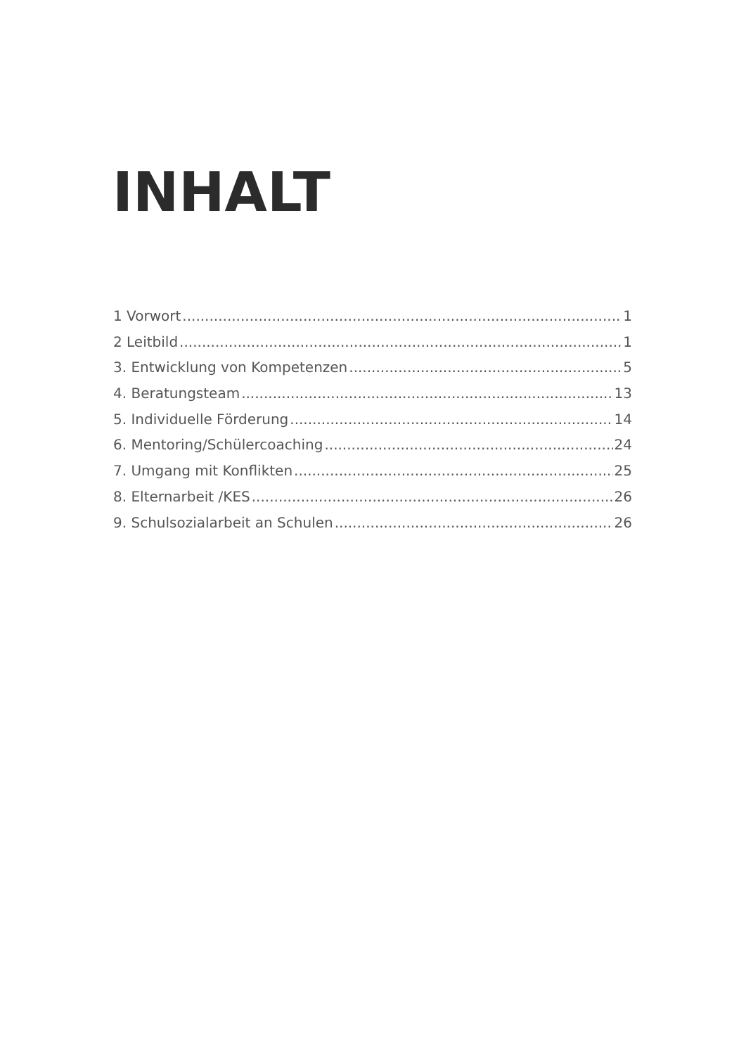INHALT
1 Vorwort 1
2 Leitbild 1
3. Entwicklung von Kompetenzen 5
4. Beratungsteam 13
5. Individuelle Förderung 14
6. Mentoring/Schülercoaching 24
7. Umgang mit Konflikten 25
8. Elternarbeit /KES 26
9. Schulsozialarbeit an Schulen 26